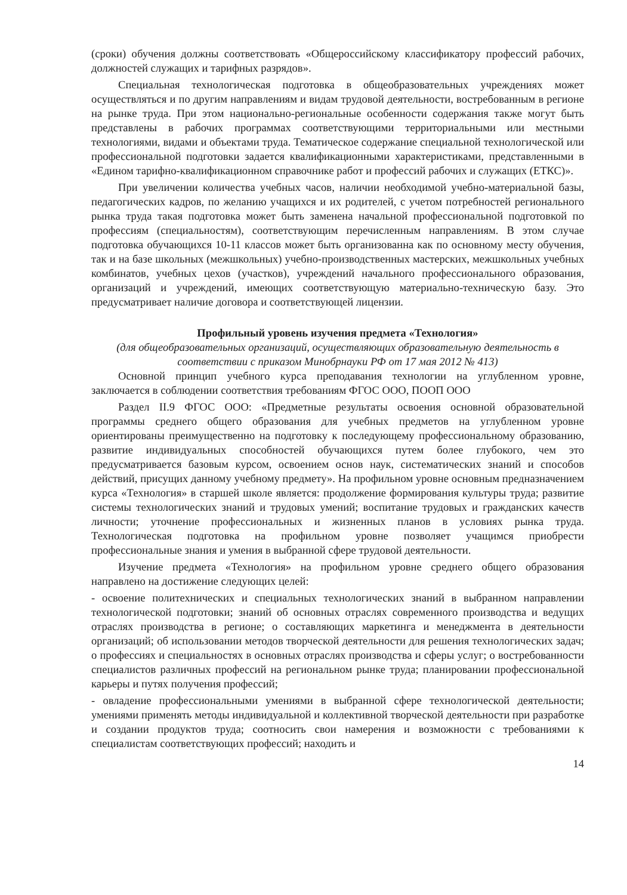(сроки) обучения должны соответствовать «Общероссийскому классификатору профессий рабочих, должностей служащих и тарифных разрядов».
Специальная технологическая подготовка в общеобразовательных учреждениях может осуществляться и по другим направлениям и видам трудовой деятельности, востребованным в регионе на рынке труда. При этом национально-региональные особенности содержания также могут быть представлены в рабочих программах соответствующими территориальными или местными технологиями, видами и объектами труда. Тематическое содержание специальной технологической или профессиональной подготовки задается квалификационными характеристиками, представленными в «Едином тарифно-квалификационном справочнике работ и профессий рабочих и служащих (ЕТКС)».
При увеличении количества учебных часов, наличии необходимой учебно-материальной базы, педагогических кадров, по желанию учащихся и их родителей, с учетом потребностей регионального рынка труда такая подготовка может быть заменена начальной профессиональной подготовкой по профессиям (специальностям), соответствующим перечисленным направлениям. В этом случае подготовка обучающихся 10-11 классов может быть организованна как по основному месту обучения, так и на базе школьных (межшкольных) учебно-производственных мастерских, межшкольных учебных комбинатов, учебных цехов (участков), учреждений начального профессионального образования, организаций и учреждений, имеющих соответствующую материально-техническую базу. Это предусматривает наличие договора и соответствующей лицензии.
Профильный уровень изучения предмета «Технология»
(для общеобразовательных организаций, осуществляющих образовательную деятельность в соответствии с приказом Минобрнауки РФ от 17 мая 2012 № 413)
Основной принцип учебного курса преподавания технологии на углубленном уровне, заключается в соблюдении соответствия требованиям ФГОС ООО, ПООП ООО
Раздел II.9 ФГОС ООО: «Предметные результаты освоения основной образовательной программы среднего общего образования для учебных предметов на углубленном уровне ориентированы преимущественно на подготовку к последующему профессиональному образованию, развитие индивидуальных способностей обучающихся путем более глубокого, чем это предусматривается базовым курсом, освоением основ наук, систематических знаний и способов действий, присущих данному учебному предмету». На профильном уровне основным предназначением курса «Технология» в старшей школе является: продолжение формирования культуры труда; развитие системы технологических знаний и трудовых умений; воспитание трудовых и гражданских качеств личности; уточнение профессиональных и жизненных планов в условиях рынка труда. Технологическая подготовка на профильном уровне позволяет учащимся приобрести профессиональные знания и умения в выбранной сфере трудовой деятельности.
Изучение предмета «Технология» на профильном уровне среднего общего образования направлено на достижение следующих целей:
- освоение политехнических и специальных технологических знаний в выбранном направлении технологической подготовки; знаний об основных отраслях современного производства и ведущих отраслях производства в регионе; о составляющих маркетинга и менеджмента в деятельности организаций; об использовании методов творческой деятельности для решения технологических задач; о профессиях и специальностях в основных отраслях производства и сферы услуг; о востребованности специалистов различных профессий на региональном рынке труда; планировании профессиональной карьеры и путях получения профессий;
- овладение профессиональными умениями в выбранной сфере технологической деятельности; умениями применять методы индивидуальной и коллективной творческой деятельности при разработке и создании продуктов труда; соотносить свои намерения и возможности с требованиями к специалистам соответствующих профессий; находить и
14